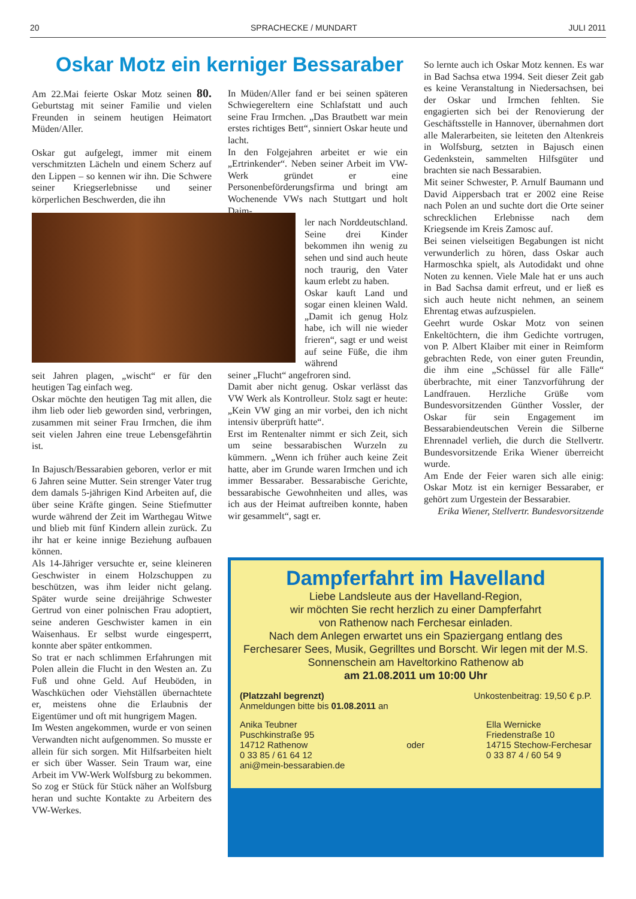20 SPRACHECKE / MUNDART JULI 2011
Oskar Motz ein kerniger Bessaraber
Am 22.Mai feierte Oskar Motz seinen 80. Geburtstag mit seiner Familie und vielen Freunden in seinem heutigen Heimatort Müden/Aller.
Oskar gut aufgelegt, immer mit einem verschmitzten Lächeln und einem Scherz auf den Lippen – so kennen wir ihn. Die Schwere seiner Kriegserlebnisse und seiner körperlichen Beschwerden, die ihn
seit Jahren plagen, „wischt“ er für den heutigen Tag einfach weg.
Oskar möchte den heutigen Tag mit allen, die ihm lieb oder lieb geworden sind, verbringen, zusammen mit seiner Frau Irmchen, die ihm seit vielen Jahren eine treue Lebensgefährtin ist.
In Bajusch/Bessarabien geboren, verlor er mit 6 Jahren seine Mutter. Sein strenger Vater trug dem damals 5-jährigen Kind Arbeiten auf, die über seine Kräfte gingen. Seine Stiefmutter wurde während der Zeit im Warthegau Witwe und blieb mit fünf Kindern allein zurück. Zu ihr hat er keine innige Beziehung aufbauen können.
Als 14-Jähriger versuchte er, seine kleineren Geschwister in einem Holzschuppen zu beschützen, was ihm leider nicht gelang. Später wurde seine dreijährige Schwester Gertrud von einer polnischen Frau adoptiert, seine anderen Geschwister kamen in ein Waisenhaus. Er selbst wurde eingesperrt, konnte aber später entkommen.
So trat er nach schlimmen Erfahrungen mit Polen allein die Flucht in den Westen an. Zu Fuß und ohne Geld. Auf Heuböden, in Waschküchen oder Viehställen übernachtete er, meistens ohne die Erlaubnis der Eigentümer und oft mit hungrigem Magen.
Im Westen angekommen, wurde er von seinen Verwandten nicht aufgenommen. So musste er allein für sich sorgen. Mit Hilfsarbeiten hielt er sich über Wasser. Sein Traum war, eine Arbeit im VW-Werk Wolfsburg zu bekommen. So zog er Stück für Stück näher an Wolfsburg heran und suchte Kontakte zu Arbeitern des VW-Werkes.
In Müden/Aller fand er bei seinen späteren Schwiegereltern eine Schlafstatt und auch seine Frau Irmchen. „Das Brautbett war mein erstes richtiges Bett“, sinniert Oskar heute und lacht.
In den Folgejahren arbeitet er wie ein „Ertrinkender“. Neben seiner Arbeit im VW-Werk gründet er eine Personenbeförderungsfirma und bringt am Wochenende VWs nach Stuttgart und holt Daim-
ler nach Norddeutschland. Seine drei Kinder bekommen ihn wenig zu sehen und sind auch heute noch traurig, den Vater kaum erlebt zu haben.
Oskar kauft Land und sogar einen kleinen Wald. „Damit ich genug Holz habe, ich will nie wieder frieren“, sagt er und weist auf seine Füße, die ihm während
seiner „Flucht“ angefroren sind.
Damit aber nicht genug. Oskar verlässt das VW Werk als Kontrolleur. Stolz sagt er heute: „Kein VW ging an mir vorbei, den ich nicht intensiv überprüft hatte“.
Erst im Rentenalter nimmt er sich Zeit, sich um seine bessarabischen Wurzeln zu kümmern. „Wenn ich früher auch keine Zeit hatte, aber im Grunde waren Irmchen und ich immer Bessaraber. Bessarabische Gerichte, bessarabische Gewohnheiten und alles, was ich aus der Heimat auftreiben konnte, haben wir gesammelt“, sagt er.
So lernte auch ich Oskar Motz kennen. Es war in Bad Sachsa etwa 1994. Seit dieser Zeit gab es keine Veranstaltung in Niedersachsen, bei der Oskar und Irmchen fehlten. Sie engagierten sich bei der Renovierung der Geschäftsstelle in Hannover, übernahmen dort alle Malerarbeiten, sie leiteten den Altenkreis in Wolfsburg, setzten in Bajusch einen Gedenkstein, sammelten Hilfsgüter und brachten sie nach Bessarabien.
Mit seiner Schwester, P. Arnulf Baumann und David Aippersbach trat er 2002 eine Reise nach Polen an und suchte dort die Orte seiner schrecklichen Erlebnisse nach dem Kriegsende im Kreis Zamosc auf.
Bei seinen vielseitigen Begabungen ist nicht verwunderlich zu hören, dass Oskar auch Harmoschka spielt, als Autodidakt und ohne Noten zu kennen. Viele Male hat er uns auch in Bad Sachsa damit erfreut, und er ließ es sich auch heute nicht nehmen, an seinem Ehrentag etwas aufzuspielen.
Geehrt wurde Oskar Motz von seinen Enkeltöchtern, die ihm Gedichte vortrugen, von P. Albert Klaiber mit einer in Reimform gebrachten Rede, von einer guten Freundin, die ihm eine „Schüssel für alle Fälle“ überbrachte, mit einer Tanzvorführung der Landfrauen. Herzliche Grüße vom Bundesvorsitzenden Günther Vossler, der Oskar für sein Engagement im Bessarabiendeutschen Verein die Silberne Ehrennadel verlieh, die durch die Stellvertr. Bundesvorsitzende Erika Wiener überreicht wurde.
Am Ende der Feier waren sich alle einig: Oskar Motz ist ein kerniger Bessaraber, er gehört zum Urgestein der Bessarabier.
Erika Wiener, Stellvertr. Bundesvorsitzende
Dampferfahrt im Havelland
Liebe Landsleute aus der Havelland-Region,
wir möchten Sie recht herzlich zu einer Dampferfahrt
von Rathenow nach Ferchesar einladen.
Nach dem Anlegen erwartet uns ein Spaziergang entlang des Ferchesarer Sees, Musik, Gegrilltes und Borscht. Wir legen mit der M.S. Sonnenschein am Haveltorkino Rathenow ab
am 21.08.2011 um 10:00 Uhr
(Platzzahl begrenzt)
Anmeldungen bitte bis 01.08.2011 an Unkostenbeitrag: 19,50 € p.P.
Anika Teubner
Puschkinstraße 95
14712 Rathenow
0 33 85 / 61 64 12
ani@mein-bessarabien.de oder Ella Wernicke
Friedenstraße 10
14715 Stechow-Ferchesar
0 33 87 4 / 60 54 9